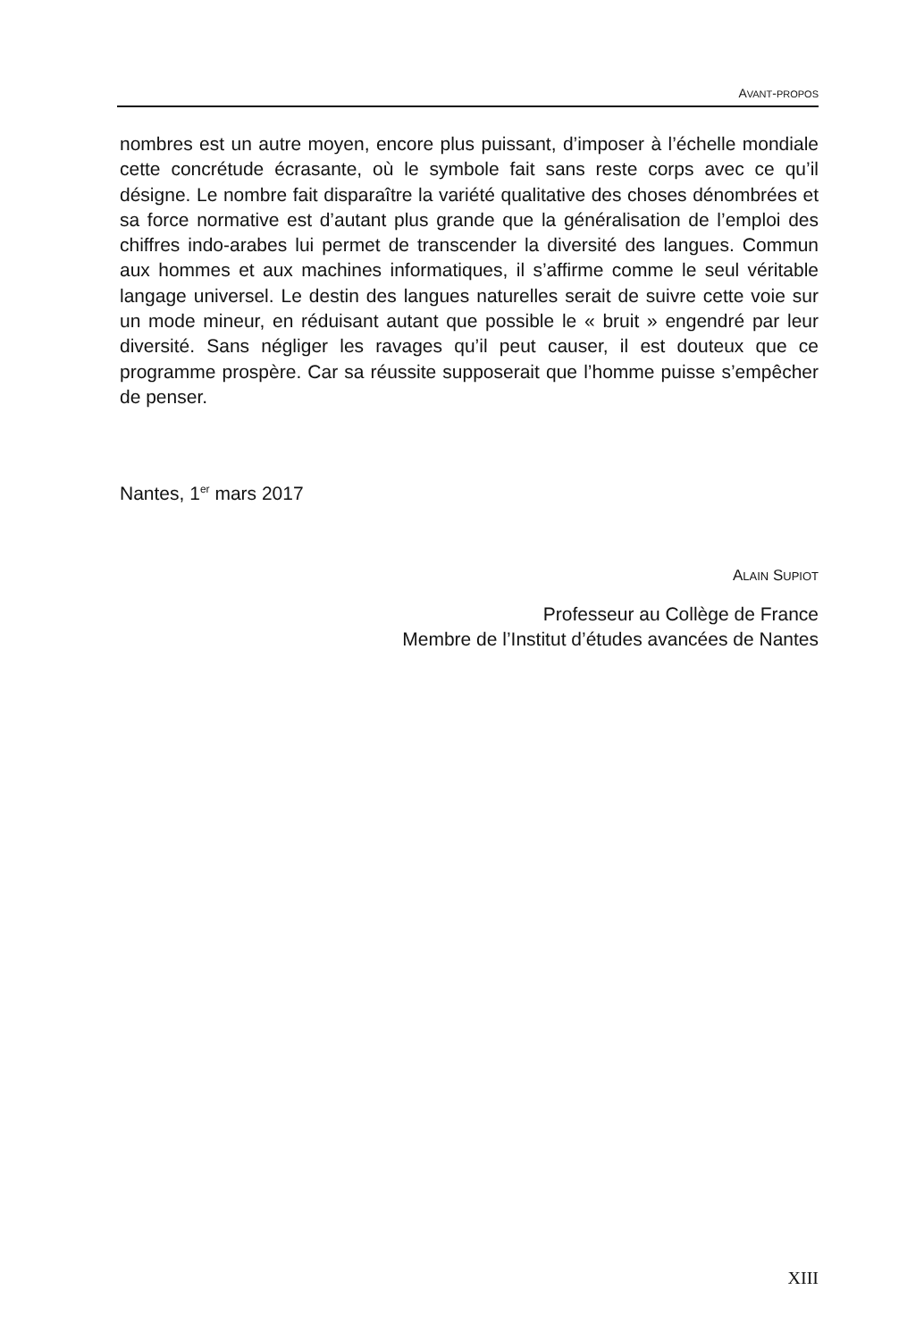AVANT-PROPOS
nombres est un autre moyen, encore plus puissant, d’imposer à l’échelle mondiale cette concrétude écrasante, où le symbole fait sans reste corps avec ce qu’il désigne. Le nombre fait disparaître la variété qualitative des choses dénombrées et sa force normative est d’autant plus grande que la généralisation de l’emploi des chiffres indo-arabes lui permet de transcender la diversité des langues. Commun aux hommes et aux machines informatiques, il s’affirme comme le seul véritable langage universel. Le destin des langues naturelles serait de suivre cette voie sur un mode mineur, en réduisant autant que possible le « bruit » engendré par leur diversité. Sans négliger les ravages qu’il peut causer, il est douteux que ce programme prospère. Car sa réussite supposerait que l’homme puisse s’empêcher de penser.
Nantes, 1<sup>er</sup> mars 2017
ALAIN SUPIOT
Professeur au Collège de France
Membre de l’Institut d’études avancées de Nantes
XIII